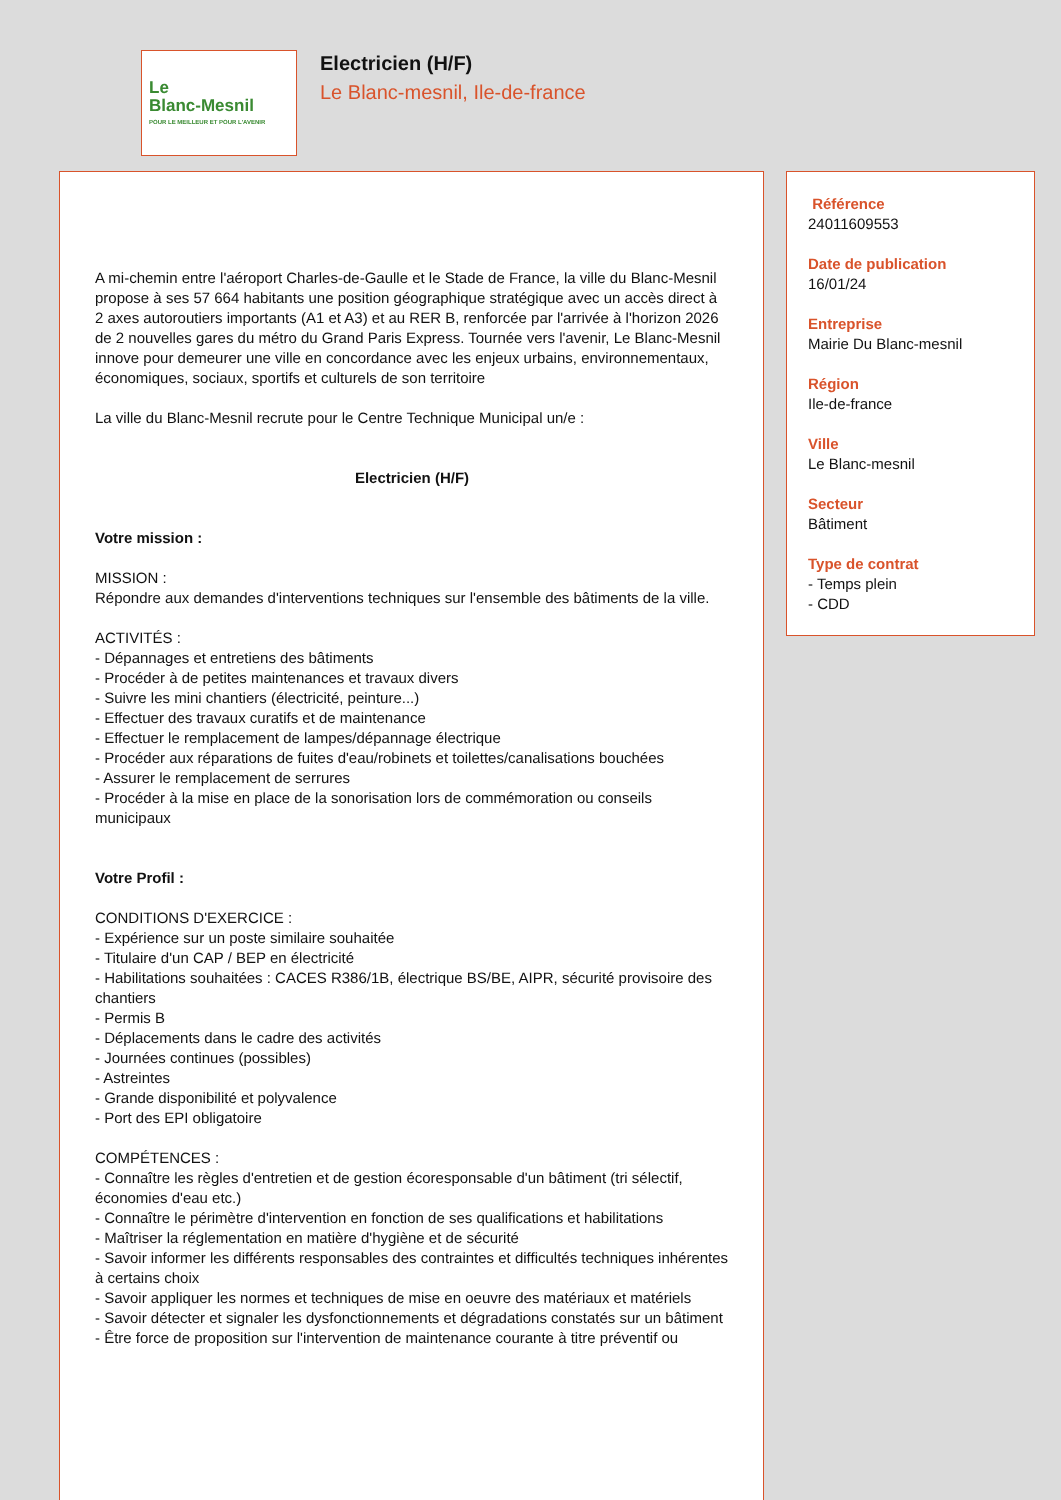Le
Blanc-Mesnil
POUR LE MEILLEUR ET POUR L'AVENIR
Electricien (H/F)
Le Blanc-mesnil, Ile-de-france
A mi-chemin entre l'aéroport Charles-de-Gaulle et le Stade de France, la ville du Blanc-Mesnil propose à ses 57 664 habitants une position géographique stratégique avec un accès direct à 2 axes autoroutiers importants (A1 et A3) et au RER B, renforcée par l'arrivée à l'horizon 2026 de 2 nouvelles gares du métro du Grand Paris Express. Tournée vers l'avenir, Le Blanc-Mesnil innove pour demeurer une ville en concordance avec les enjeux urbains, environnementaux, économiques, sociaux, sportifs et culturels de son territoire
La ville du Blanc-Mesnil recrute pour le Centre Technique Municipal un/e :
Electricien (H/F)
Votre mission :
MISSION :
Répondre aux demandes d'interventions techniques sur l'ensemble des bâtiments de la ville.
ACTIVITÉS :
- Dépannages et entretiens des bâtiments
- Procéder à de petites maintenances et travaux divers
- Suivre les mini chantiers (électricité, peinture...)
- Effectuer des travaux curatifs et de maintenance
- Effectuer le remplacement de lampes/dépannage électrique
- Procéder aux réparations de fuites d'eau/robinets et toilettes/canalisations bouchées
- Assurer le remplacement de serrures
- Procéder à la mise en place de la sonorisation lors de commémoration ou conseils municipaux
Votre Profil :
CONDITIONS D'EXERCICE :
- Expérience sur un poste similaire souhaitée
- Titulaire d'un CAP / BEP en électricité
- Habilitations souhaitées : CACES R386/1B, électrique BS/BE, AIPR, sécurité provisoire des chantiers
- Permis B
- Déplacements dans le cadre des activités
- Journées continues (possibles)
- Astreintes
- Grande disponibilité et polyvalence
- Port des EPI obligatoire
COMPÉTENCES :
- Connaître les règles d'entretien et de gestion écoresponsable d'un bâtiment (tri sélectif, économies d'eau etc.)
- Connaître le périmètre d'intervention en fonction de ses qualifications et habilitations
- Maîtriser la réglementation en matière d'hygiène et de sécurité
- Savoir informer les différents responsables des contraintes et difficultés techniques inhérentes à certains choix
- Savoir appliquer les normes et techniques de mise en oeuvre des matériaux et matériels
- Savoir détecter et signaler les dysfonctionnements et dégradations constatés sur un bâtiment
- Être force de proposition sur l'intervention de maintenance courante à titre préventif ou
Référence
24011609553
Date de publication
16/01/24
Entreprise
Mairie Du Blanc-mesnil
Région
Ile-de-france
Ville
Le Blanc-mesnil
Secteur
Bâtiment
Type de contrat
- Temps plein
- CDD